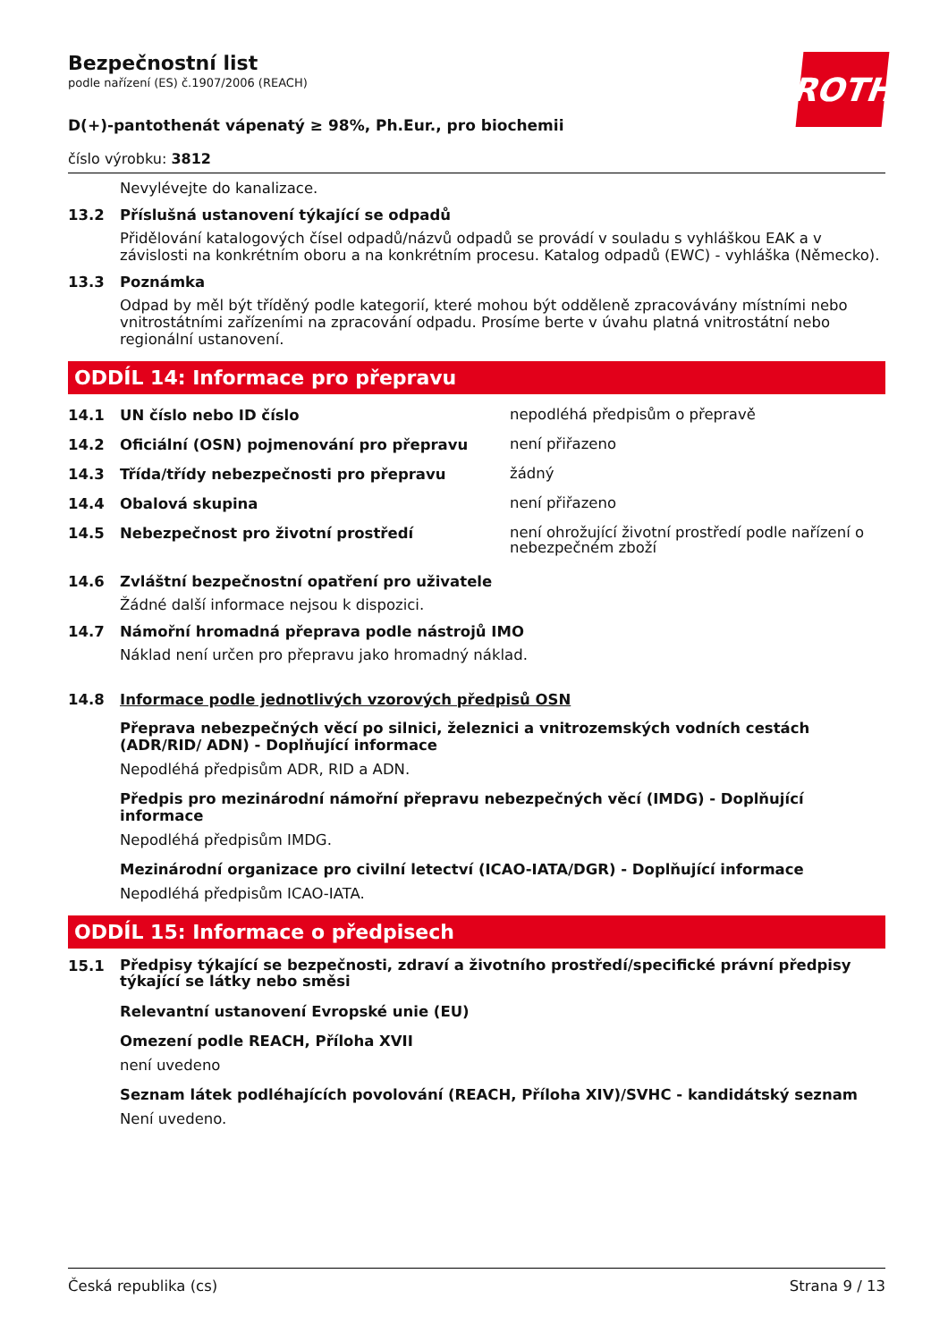ROTH
Bezpečnostní list
podle nařízení (ES) č.1907/2006 (REACH)
D(+)-pantothenát vápenatý ≥ 98%, Ph.Eur., pro biochemii
číslo výrobku: 3812
Nevylévejte do kanalizace.
13.2 Příslušná ustanovení týkající se odpadů
Přidělování katalogových čísel odpadů/názvů odpadů se provádí v souladu s vyhláškou EAK a v závislosti na konkrétním oboru a na konkrétním procesu. Katalog odpadů (EWC) - vyhláška (Německo).
13.3 Poznámka
Odpad by měl být tříděný podle kategorií, které mohou být odděleně zpracovávány místními nebo vnitrostátními zařízeními na zpracování odpadu. Prosíme berte v úvahu platná vnitrostátní nebo regionální ustanovení.
ODDÍL 14: Informace pro přepravu
14.1 UN číslo nebo ID číslo nepodléhá předpisům o přepravě
14.2 Oficiální (OSN) pojmenování pro přepravu není přiřazeno
14.3 Třída/třídy nebezpečnosti pro přepravu žádný
14.4 Obalová skupina není přiřazeno
14.5 Nebezpečnost pro životní prostředí není ohrožující životní prostředí podle nařízení o nebezpečném zboží
14.6 Zvláštní bezpečnostní opatření pro uživatele
Žádné další informace nejsou k dispozici.
14.7 Námořní hromadná přeprava podle nástrojů IMO
Náklad není určen pro přepravu jako hromadný náklad.
14.8 Informace podle jednotlivých vzorových předpisů OSN
Přeprava nebezpečných věcí po silnici, železnici a vnitrozemských vodních cestách (ADR/RID/ ADN) - Doplňující informace
Nepodléhá předpisům ADR, RID a ADN.
Předpis pro mezinárodní námořní přepravu nebezpečných věcí (IMDG) - Doplňující informace
Nepodléhá předpisům IMDG.
Mezinárodní organizace pro civilní letectví (ICAO-IATA/DGR) - Doplňující informace
Nepodléhá předpisům ICAO-IATA.
ODDÍL 15: Informace o předpisech
15.1 Předpisy týkající se bezpečnosti, zdraví a životního prostředí/specifické právní předpisy týkající se látky nebo směsi
Relevantní ustanovení Evropské unie (EU)
Omezení podle REACH, Příloha XVII
není uvedeno
Seznam látek podléhajících povolování (REACH, Příloha XIV)/SVHC - kandidátský seznam
Není uvedeno.
Česká republika (cs) Strana 9 / 13